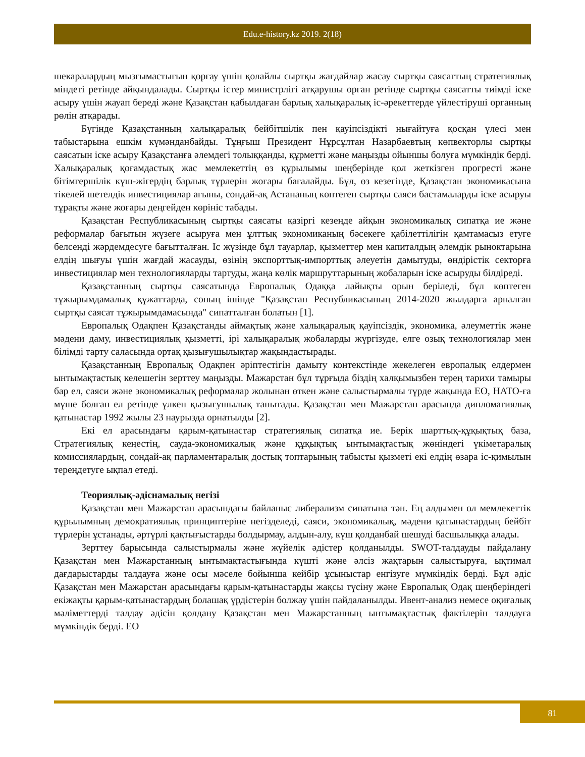Edu.e-history.kz 2019. 2(18)
шекаралардың мызғымастығын қорғау үшін қолайлы сыртқы жағдайлар жасау сыртқы саясаттың стратегиялық міндеті ретінде айқындалады. Сыртқы істер министрлігі атқарушы орган ретінде сыртқы саясатты тиімді іске асыру үшін жауап береді және Қазақстан қабылдаған барлық халықаралық іс-әрекеттерде үйлестіруші органның рөлін атқарады.
Бүгінде Қазақстанның халықаралық бейбітшілік пен қауіпсіздікті нығайтуға қосқан үлесі мен табыстарына ешкім күмәнданбайды. Тұңғыш Президент Нұрсұлтан Назарбаевтың көпвекторлы сыртқы саясатын іске асыру Қазақстанға әлемдегі толыққанды, құрметті және маңызды ойыншы болуға мүмкіндік берді. Халықаралық қоғамдастық жас мемлекеттің өз құрылымы шеңберінде қол жеткізген прогресті және бітімгершілік күш-жігердің барлық түрлерін жоғары бағалайды. Бұл, өз кезегінде, Қазақстан экономикасына тікелей шетелдік инвестициялар ағыны, сондай-ақ Астананың көптеген сыртқы саяси бастамаларды іске асыруы тұрақты және жоғары деңгейден көрініс табады.
Қазақстан Республикасының сыртқы саясаты қазіргі кезеңде айқын экономикалық сипатқа ие және реформалар бағытын жүзеге асыруға мен ұлттық экономиканың бәсекеге қабілеттілігін қамтамасыз етуге белсенді жәрдемдесуге бағытталған. Іс жүзінде бұл тауарлар, қызметтер мен капиталдың әлемдік рыноктарына елдің шығуы үшін жағдай жасауды, өзінің экспорттық-импорттық әлеуетін дамытуды, өндірістік секторға инвестициялар мен технологияларды тартуды, жаңа көлік маршруттарының жобаларын іске асыруды білдіреді.
Қазақстанның сыртқы саясатында Европалық Одаққа лайықты орын беріледі, бұл көптеген тұжырымдамалық құжаттарда, соның ішінде "Қазақстан Республикасының 2014-2020 жылдарға арналған сыртқы саясат тұжырымдамасында" сипатталған болатын [1].
Европалық Одақпен Қазақстанды аймақтық және халықаралық қауіпсіздік, экономика, әлеуметтік және мәдени даму, инвестициялық қызметті, ірі халықаралық жобаларды жүргізуде, елге озық технологиялар мен білімді тарту саласында ортақ қызығушылықтар жақындастырады.
Қазақстанның Европалық Одақпен әріптестігін дамыту контекстінде жекелеген европалық елдермен ынтымақтастық келешегін зерттеу маңызды. Мажарстан бұл тұрғыда біздің халқымызбен терең тарихи тамыры бар ел, саяси және экономикалық реформалар жолынан өткен және салыстырмалы түрде жақында ЕО, НАТО-ға мүше болған ел ретінде үлкен қызығушылық танытады. Қазақстан мен Мажарстан арасында дипломатиялық қатынастар 1992 жылы 23 наурызда орнатылды [2].
Екі ел арасындағы қарым-қатынастар стратегиялық сипатқа ие. Берік шарттық-құқықтық база, Стратегиялық кеңестің, сауда-экономикалық және құқықтық ынтымақтастық жөніндегі үкіметаралық комиссиялардың, сондай-ақ парламентаралық достық топтарының табысты қызметі екі елдің өзара іс-қимылын тереңдетуге ықпал етеді.
Теориялық-әдіснамалық негізі
Қазақстан мен Мажарстан арасындағы байланыс либерализм сипатына тән. Ең алдымен ол мемлекеттік құрылымның демократиялық принциптеріне негізделеді, саяси, экономикалық, мәдени қатынастардың бейбіт түрлерін ұстанады, әртүрлі қақтығыстарды болдырмау, алдын-алу, күш қолданбай шешуді басшылыққа алады.
Зерттеу барысында салыстырмалы және жүйелік әдістер қолданылды. SWOT-талдауды пайдалану Қазақстан мен Мажарстанның ынтымақтастығында күшті және әлсіз жақтарын салыстыруға, ықтимал дағдарыстарды талдауға және осы мәселе бойынша кейбір ұсыныстар енгізуге мүмкіндік берді. Бұл әдіс Қазақстан мен Мажарстан арасындағы қарым-қатынастарды жақсы түсіну және Европалық Одақ шеңберіндегі екіжақты қарым-қатынастардың болашақ үрдістерін болжау үшін пайдаланылды. Ивент-анализ немесе оқиғалық мәліметтерді талдау әдісін қолдану Қазақстан мен Мажарстанның ынтымақтастық фактілерін талдауға мүмкіндік берді. ЕО
81